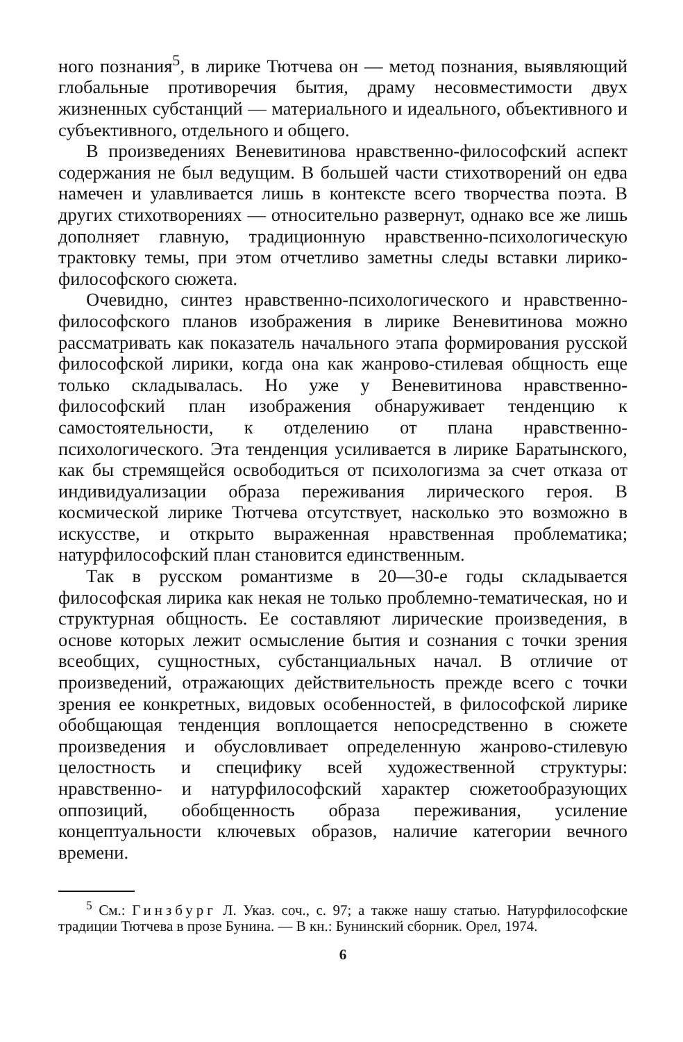ного познания<sup>5</sup>, в лирике Тютчева он — метод познания, выявляющий глобальные противоречия бытия, драму несовместимости двух жизненных субстанций — материального и идеального, объективного и субъективного, отдельного и общего.
В произведениях Веневитинова нравственно-философский аспект содержания не был ведущим. В большей части стихотворений он едва намечен и улавливается лишь в контексте всего творчества поэта. В других стихотворениях — относительно развернут, однако все же лишь дополняет главную, традиционную нравственно-психологическую трактовку темы, при этом отчетливо заметны следы вставки лирико-философского сюжета.
Очевидно, синтез нравственно-психологического и нравственно-философского планов изображения в лирике Веневитинова можно рассматривать как показатель начального этапа формирования русской философской лирики, когда она как жанрово-стилевая общность еще только складывалась. Но уже у Веневитинова нравственно-философский план изображения обнаруживает тенденцию к самостоятельности, к отделению от плана нравственно-психологического. Эта тенденция усиливается в лирике Баратынского, как бы стремящейся освободиться от психологизма за счет отказа от индивидуализации образа переживания лирического героя. В космической лирике Тютчева отсутствует, насколько это возможно в искусстве, и открыто выраженная нравственная проблематика; натурфилософский план становится единственным.
Так в русском романтизме в 20—30-е годы складывается философская лирика как некая не только проблемно-тематическая, но и структурная общность. Ее составляют лирические произведения, в основе которых лежит осмысление бытия и сознания с точки зрения всеобщих, сущностных, субстанциальных начал. В отличие от произведений, отражающих действительность прежде всего с точки зрения ее конкретных, видовых особенностей, в философской лирике обобщающая тенденция воплощается непосредственно в сюжете произведения и обусловливает определенную жанрово-стилевую целостность и специфику всей художественной структуры: нравственно- и натурфилософский характер сюжетообразующих оппозиций, обобщенность образа переживания, усиление концептуальности ключевых образов, наличие категории вечного времени.
<sup>5</sup> См.: Гинзбург Л. Указ. соч., с. 97; а также нашу статью. Натурфилософские традиции Тютчева в прозе Бунина. — В кн.: Бунинский сборник. Орел, 1974.
6